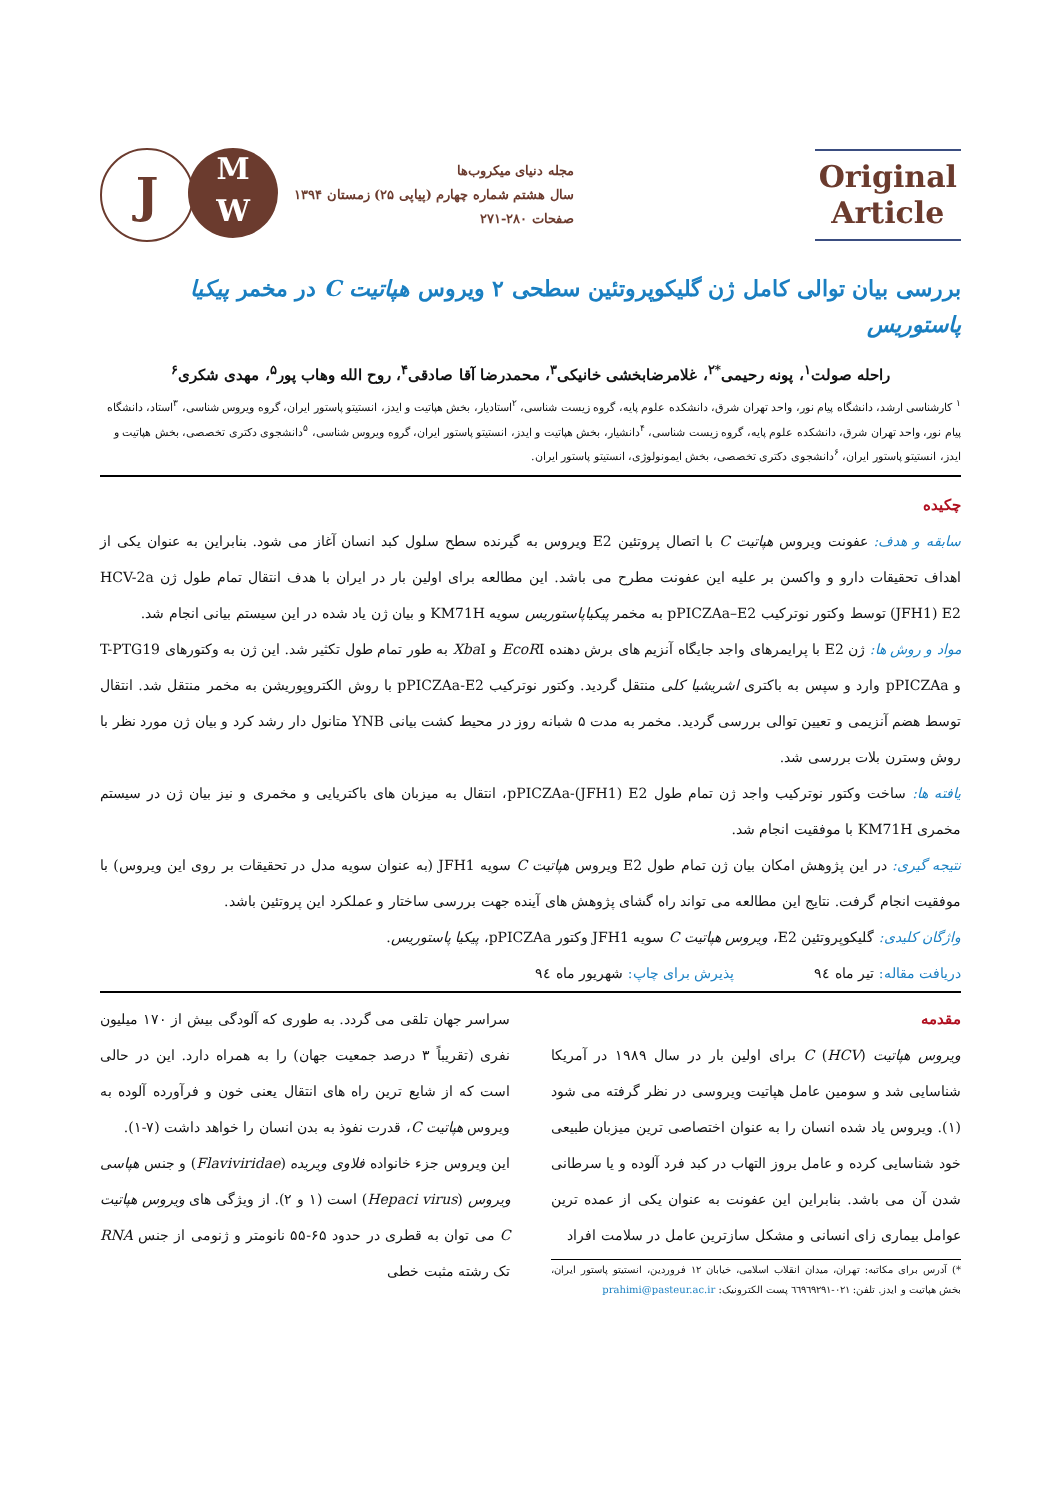Original
Article
مجله دنیای میکروب‌ها
سال هشتم شماره چهارم (پیاپی ۲۵) زمستان ۱۳۹۴
صفحات ۲۸۰-۲۷۱
J
M
W
بررسی بیان توالی کامل ژن گلیکوپروتئین سطحی ۲ ویروس هپاتیت C در مخمر پیکیا پاستوریس
راحله صولت<sup>۱</sup>، پونه رحیمی<sup>*۲</sup>، غلامرضابخشی خانیکی<sup>۳</sup>، محمدرضا آقا صادقی<sup>۴</sup>، روح الله وهاب پور<sup>۵</sup>، مهدی شکری<sup>۶</sup>
<sup>۱</sup> کارشناسی ارشد، دانشگاه پیام نور، واحد تهران شرق، دانشکده علوم پایه، گروه زیست شناسی، <sup>۲</sup>استادیار، بخش هپاتیت و ایدز، انستیتو پاستور ایران، گروه ویروس شناسی، <sup>۳</sup>استاد، دانشگاه پیام نور، واحد تهران شرق، دانشکده علوم پایه، گروه زیست شناسی، <sup>۴</sup>دانشیار، بخش هپاتیت و ایدز، انستیتو پاستور ایران، گروه ویروس شناسی، <sup>۵</sup>دانشجوی دکتری تخصصی، بخش هپاتیت و ایدز، انستیتو پاستور ایران، <sup>۶</sup>دانشجوی دکتری تخصصی، بخش ایمونولوژی، انستیتو پاستور ایران.
چکیده
سابقه و هدف: عفونت ویروس هپاتیت C با اتصال پروتئین E2 ویروس به گیرنده سطح سلول کبد انسان آغاز می شود. بنابراین به عنوان یکی از اهداف تحقیقات دارو و واکسن بر علیه این عفونت مطرح می باشد. این مطالعه برای اولین بار در ایران با هدف انتقال تمام طول ژن HCV-2a (JFH1) E2 توسط وکتور نوترکیب pPICZAa–E2 به مخمر پیکیاپاستوریس سویه KM71H و بیان ژن یاد شده در این سیستم بیانی انجام شد.
مواد و روش ها: ژن E2 با پرایمرهای واجد جایگاه آنزیم های برش دهنده EcoRI و Xba I به طور تمام طول تکثیر شد. این ژن به وکتورهای T-PTG19 و pPICZAa وارد و سپس به باکتری اشریشیا کلی منتقل گردید. وکتور نوترکیب pPICZAa-E2 با روش الکتروپوریشن به مخمر منتقل شد. انتقال توسط هضم آنزیمی و تعیین توالی بررسی گردید. مخمر به مدت ۵ شبانه روز در محیط کشت بیانی YNB متانول دار رشد کرد و بیان ژن مورد نظر با روش وسترن بلات بررسی شد.
یافته ها: ساخت وکتور نوترکیب واجد ژن تمام طول pPICZAa-(JFH1) E2، انتقال به میزبان های باکتریایی و مخمری و نیز بیان ژن در سیستم مخمری KM71H با موفقیت انجام شد.
نتیجه گیری: در این پژوهش امکان بیان ژن تمام طول E2 ویروس هپاتیت C سویه JFH1 (به عنوان سویه مدل در تحقیقات بر روی این ویروس) با موفقیت انجام گرفت. نتایج این مطالعه می تواند راه گشای پژوهش های آینده جهت بررسی ساختار و عملکرد این پروتئین باشد.
واژگان کلیدی: گلیکوپروتئین E2، ویروس هپاتیت C سویه JFH1 وکتور pPICZAa، پیکیا پاستوریس.
دریافت مقاله: تیر ماه ۹٤ پذیرش برای چاپ: شهریور ماه ۹٤
مقدمه
ویروس هپاتیت C (HCV) برای اولین بار در سال ۱۹۸۹ در آمریکا شناسایی شد و سومین عامل هپاتیت ویروسی در نظر گرفته می شود (۱). ویروس یاد شده انسان را به عنوان اختصاصی ترین میزبان طبیعی خود شناسایی کرده و عامل بروز التهاب در کبد فرد آلوده و یا سرطانی شدن آن می باشد. بنابراین این عفونت به عنوان یکی از عمده ترین عوامل بیماری زای انسانی و مشکل سازترین عامل در سلامت افراد
*) آدرس برای مکاتبه: تهران، میدان انقلاب اسلامی، خیابان ۱۲ فروردین، انستیتو پاستور ایران، بخش هپاتیت و ایدز. تلفن: ۰۲۱-٦٦۹٦۹۲۹۱ پست الکترونیک: prahimi@pasteur.ac.ir
سراسر جهان تلقی می گردد. به طوری که آلودگی بیش از ۱۷۰ میلیون نفری (تقریباً ۳ درصد جمعیت جهان) را به همراه دارد. این در حالی است که از شایع ترین راه های انتقال یعنی خون و فرآورده آلوده به ویروس هپاتیت C، قدرت نفوذ به بدن انسان را خواهد داشت (۷-۱).
این ویروس جزء خانواده فلاوی ویریده (Flaviviridae) و جنس هپاسی ویروس (Hepaci virus) است (۱ و ۲). از ویژگی های ویروس هپاتیت C می توان به قطری در حدود ۶۵-۵۵ نانومتر و ژنومی از جنس RNA تک رشته مثبت خطی